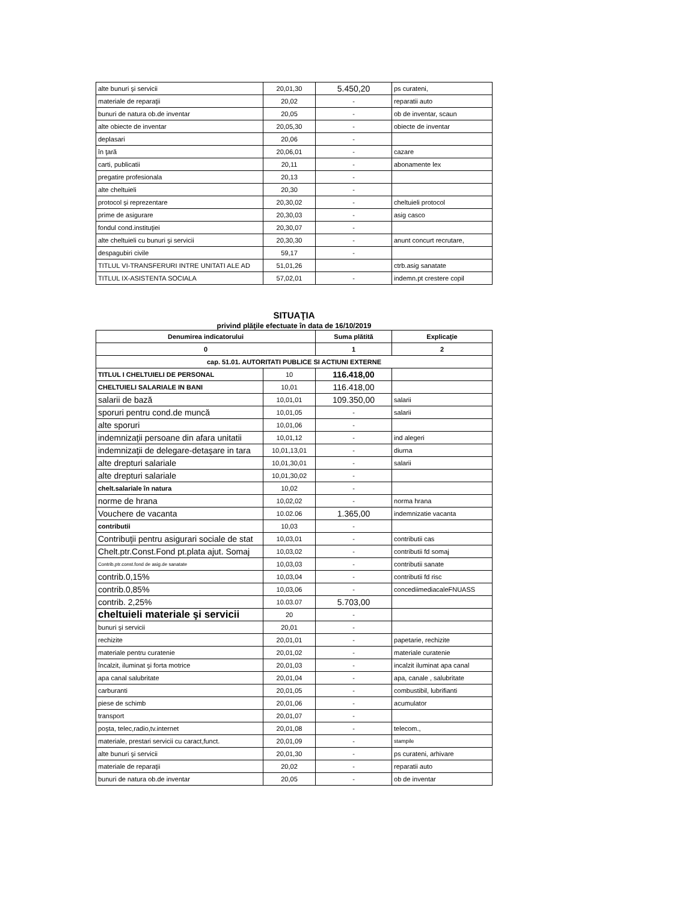| alte bunuri şi servicii | 20,01,30 | 5.450,20 | ps curateni, |
| materiale de reparaţii | 20,02 | - | reparatii auto |
| bunuri de natura ob.de inventar | 20,05 | - | ob de inventar, scaun |
| alte obiecte de inventar | 20,05,30 | - | obiecte de inventar |
| deplasari | 20,06 | - | |
| în ţară | 20,06,01 | - | cazare |
| carti, publicatii | 20,11 | - | abonamente lex |
| pregatire profesionala | 20,13 | - | |
| alte cheltuieli | 20,30 | - | |
| protocol şi reprezentare | 20,30,02 | - | cheltuieli protocol |
| prime de asigurare | 20,30,03 | - | asig casco |
| fondul cond.instituţiei | 20,30,07 | - | |
| alte cheltuieli cu bunuri şi servicii | 20,30,30 | - | anunt concurt recrutare, |
| despagubiri civile | 59,17 | - | |
| TITLUL VI-TRANSFERURI INTRE UNITATI ALE AD | 51,01,26 | | ctrb.asig sanatate |
| TITLUL IX-ASISTENTA SOCIALA | 57,02,01 | - | indemn.pt crestere copil |
SITUAŢIA
privind plăţile efectuate în data de 16/10/2019
| Denumirea indicatorului | | Suma plătită | Explicaţie |
| --- | --- | --- | --- |
| 0 | | 1 | 2 |
| cap. 51.01. AUTORITATI PUBLICE SI ACTIUNI EXTERNE | | | |
| TITLUL I CHELTUIELI DE PERSONAL | 10 | 116.418,00 | |
| CHELTUIELI SALARIALE IN BANI | 10,01 | 116.418,00 | |
| salarii de bază | 10,01,01 | 109.350,00 | salarii |
| sporuri pentru cond.de muncă | 10,01,05 | - | salarii |
| alte sporuri | 10,01,06 | - | |
| indemnizaţii persoane din afara unitatii | 10,01,12 | - | ind alegeri |
| indemnizaţii de delegare-detaşare in tara | 10,01,13,01 | - | diurna |
| alte drepturi salariale | 10,01,30,01 | - | salarii |
| alte drepturi salariale | 10,01,30,02 | - | |
| chelt.salariale în natura | 10,02 | - | |
| norme de hrana | 10,02,02 | - | norma hrana |
| Vouchere de vacanta | 10.02.06 | 1.365,00 | indemnizatie vacanta |
| contributii | 10,03 | - | |
| Contribuţii pentru asigurari sociale de stat | 10,03,01 | - | contributii cas |
| Chelt.ptr.Const.Fond pt.plata ajut. Somaj | 10,03,02 | - | contributii fd somaj |
| Contrib,ptr.const.fond de asig.de sanatate | 10,03,03 | - | contributii sanate |
| contrib.0,15% | 10,03,04 | - | contributii fd risc |
| contrib.0,85% | 10,03,06 | - | concediimediacaleFNUASS |
| contrib. 2,25% | 10.03.07 | 5.703,00 | |
| cheltuieli materiale şi servicii | 20 | - | |
| bunuri şi servicii | 20,01 | - | |
| rechizite | 20,01,01 | - | papetarie, rechizite |
| materiale pentru curatenie | 20,01,02 | - | materiale curatenie |
| încalzit, iluminat şi forta motrice | 20,01,03 | - | incalzit iluminat apa canal |
| apa canal salubritate | 20,01,04 | - | apa, canale , salubritate |
| carburanti | 20,01,05 | - | combustibil, lubrifianti |
| piese de schimb | 20,01,06 | - | acumulator |
| transport | 20,01,07 | - | |
| poşta, telec,radio,tv.internet | 20,01,08 | - | telecom., |
| materiale, prestari servicii cu caract,funct. | 20,01,09 | - | stampile |
| alte bunuri şi servicii | 20,01,30 | - | ps curateni, arhivare |
| materiale de reparaţii | 20,02 | - | reparatii auto |
| bunuri de natura ob.de inventar | 20,05 | - | ob de inventar |